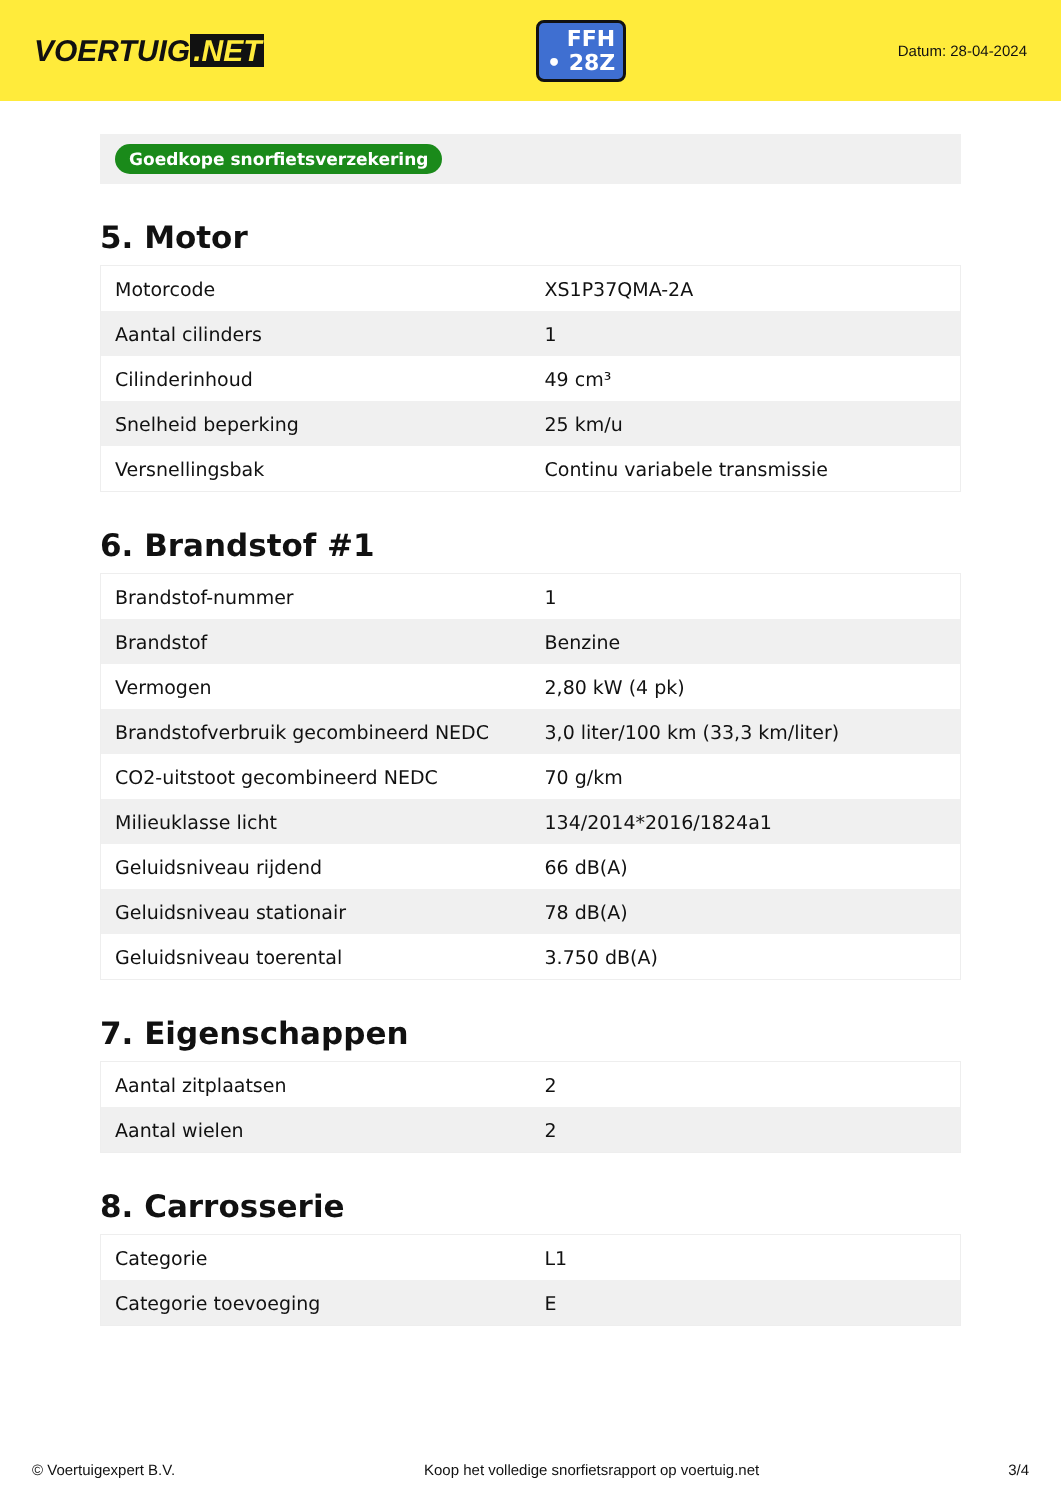VOERTUIG.NET
FFH
• 28Z
Datum: 28-04-2024
Goedkope snorfietsverzekering
5. Motor
| Motorcode | XS1P37QMA-2A |
| Aantal cilinders | 1 |
| Cilinderinhoud | 49 cm³ |
| Snelheid beperking | 25 km/u |
| Versnellingsbak | Continu variabele transmissie |
6. Brandstof #1
| Brandstof-nummer | 1 |
| Brandstof | Benzine |
| Vermogen | 2,80 kW (4 pk) |
| Brandstofverbruik gecombineerd NEDC | 3,0 liter/100 km (33,3 km/liter) |
| CO2-uitstoot gecombineerd NEDC | 70 g/km |
| Milieuklasse licht | 134/2014*2016/1824a1 |
| Geluidsniveau rijdend | 66 dB(A) |
| Geluidsniveau stationair | 78 dB(A) |
| Geluidsniveau toerental | 3.750 dB(A) |
7. Eigenschappen
| Aantal zitplaatsen | 2 |
| Aantal wielen | 2 |
8. Carrosserie
| Categorie | L1 |
| Categorie toevoeging | E |
© Voertuigexpert B.V. Koop het volledige snorfietsrapport op voertuig.net 3/4